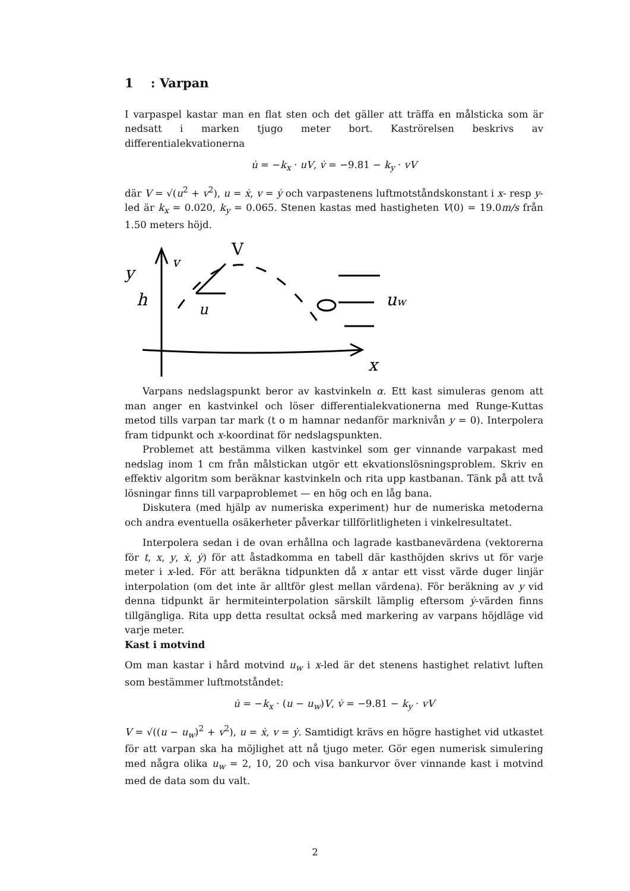1 : Varpan
I varpaspel kastar man en flat sten och det gäller att träffa en målsticka som är nedsatt i marken tjugo meter bort. Kaströrelsen beskrivs av differentialekvationerna
u̇ = −k<sub>x</sub> · uV, v̇ = −9.81 − k<sub>y</sub> · vV
där V = √(u<sup>2</sup> + v<sup>2</sup>), u = ẋ, v = ẏ och varpastenens luftmotståndskonstant i x- resp y-led är k<sub>x</sub> = 0.020, k<sub>y</sub> = 0.065. Stenen kastas med hastigheten V(0) = 19.0m/s från 1.50 meters höjd.
y
V
v
u
h
uw
x
Varpans nedslagspunkt beror av kastvinkeln α. Ett kast simuleras genom att man anger en kastvinkel och löser differentialekvationerna med Runge-Kuttas metod tills varpan tar mark (t o m hamnar nedanför marknivån y = 0). Interpolera fram tidpunkt och x-koordinat för nedslagspunkten.
Problemet att bestämma vilken kastvinkel som ger vinnande varpakast med nedslag inom 1 cm från målstickan utgör ett ekvationslösningsproblem. Skriv en effektiv algoritm som beräknar kastvinkeln och rita upp kastbanan. Tänk på att två lösningar finns till varpaproblemet — en hög och en låg bana.
Diskutera (med hjälp av numeriska experiment) hur de numeriska metoderna och andra eventuella osäkerheter påverkar tillförlitligheten i vinkelresultatet.
Interpolera sedan i de ovan erhållna och lagrade kastbanevärdena (vektorerna för t, x, y, ẋ, ẏ) för att åstadkomma en tabell där kasthöjden skrivs ut för varje meter i x-led. För att beräkna tidpunkten då x antar ett visst värde duger linjär interpolation (om det inte är alltför glest mellan värdena). För beräkning av y vid denna tidpunkt är hermiteinterpolation särskilt lämplig eftersom ẏ-värden finns tillgängliga. Rita upp detta resultat också med markering av varpans höjdläge vid varje meter.
Kast i motvind
Om man kastar i hård motvind u<sub>w</sub> i x-led är det stenens hastighet relativt luften som bestämmer luftmotståndet:
u̇ = −k<sub>x</sub> · (u − u<sub>w</sub>)V, v̇ = −9.81 − k<sub>y</sub> · vV
V = √((u − u<sub>w</sub>)<sup>2</sup> + v<sup>2</sup>), u = ẋ, v = ẏ. Samtidigt krävs en högre hastighet vid utkastet för att varpan ska ha möjlighet att nå tjugo meter. Gör egen numerisk simulering med några olika u<sub>w</sub> = 2, 10, 20 och visa bankurvor över vinnande kast i motvind med de data som du valt.
2